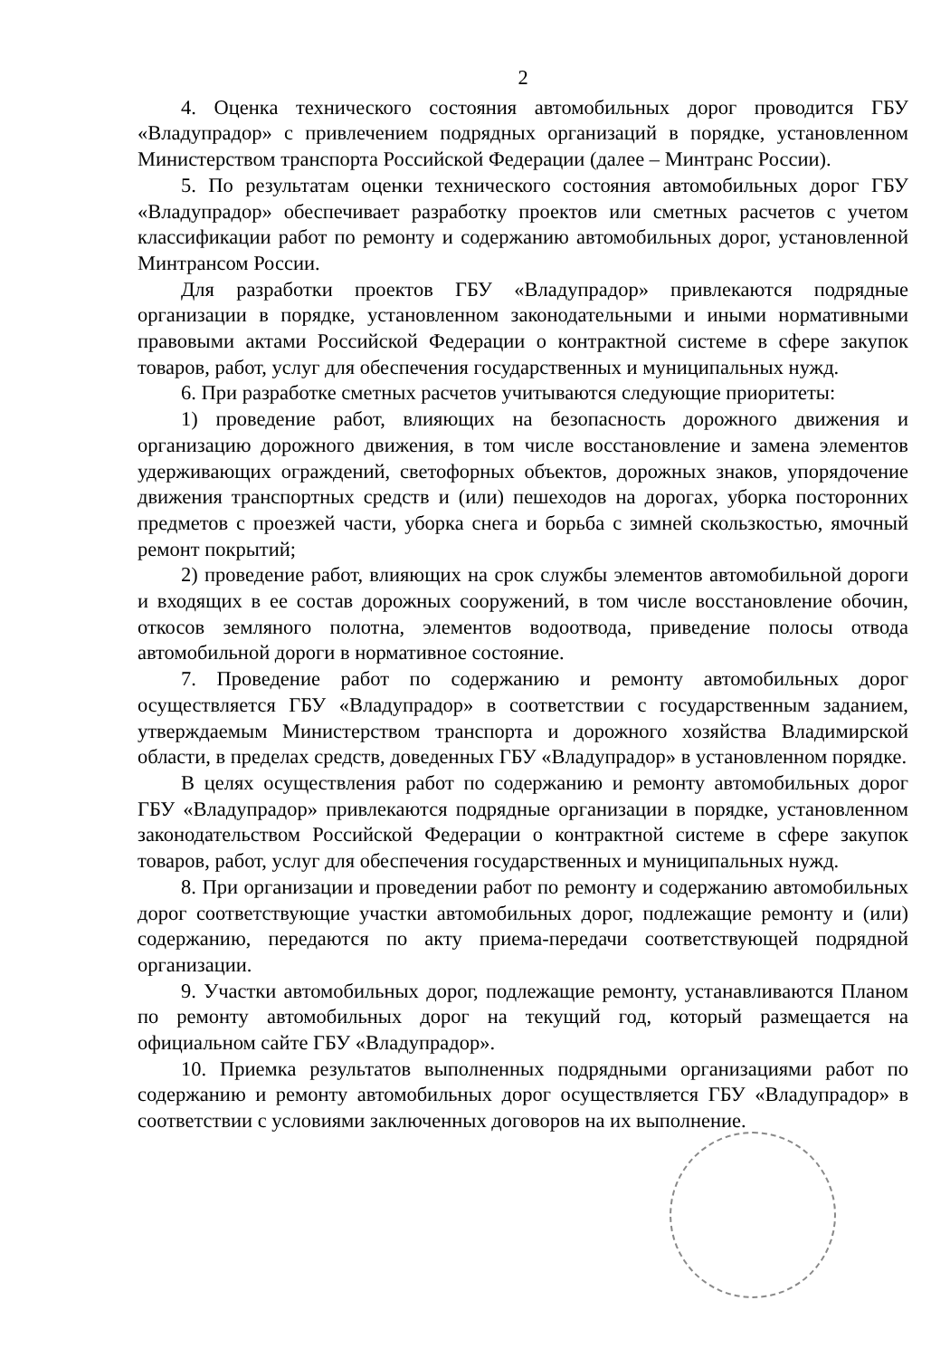2
4. Оценка технического состояния автомобильных дорог проводится ГБУ «Владупрадор» с привлечением подрядных организаций в порядке, установленном Министерством транспорта Российской Федерации (далее – Минтранс России).
5. По результатам оценки технического состояния автомобильных дорог ГБУ «Владупрадор» обеспечивает разработку проектов или сметных расчетов с учетом классификации работ по ремонту и содержанию автомобильных дорог, установленной Минтрансом России.
Для разработки проектов ГБУ «Владупрадор» привлекаются подрядные организации в порядке, установленном законодательными и иными нормативными правовыми актами Российской Федерации о контрактной системе в сфере закупок товаров, работ, услуг для обеспечения государственных и муниципальных нужд.
6. При разработке сметных расчетов учитываются следующие приоритеты:
1) проведение работ, влияющих на безопасность дорожного движения и организацию дорожного движения, в том числе восстановление и замена элементов удерживающих ограждений, светофорных объектов, дорожных знаков, упорядочение движения транспортных средств и (или) пешеходов на дорогах, уборка посторонних предметов с проезжей части, уборка снега и борьба с зимней скользкостью, ямочный ремонт покрытий;
2) проведение работ, влияющих на срок службы элементов автомобильной дороги и входящих в ее состав дорожных сооружений, в том числе восстановление обочин, откосов земляного полотна, элементов водоотвода, приведение полосы отвода автомобильной дороги в нормативное состояние.
7. Проведение работ по содержанию и ремонту автомобильных дорог осуществляется ГБУ «Владупрадор» в соответствии с государственным заданием, утверждаемым Министерством транспорта и дорожного хозяйства Владимирской области, в пределах средств, доведенных ГБУ «Владупрадор» в установленном порядке.
В целях осуществления работ по содержанию и ремонту автомобильных дорог ГБУ «Владупрадор» привлекаются подрядные организации в порядке, установленном законодательством Российской Федерации о контрактной системе в сфере закупок товаров, работ, услуг для обеспечения государственных и муниципальных нужд.
8. При организации и проведении работ по ремонту и содержанию автомобильных дорог соответствующие участки автомобильных дорог, подлежащие ремонту и (или) содержанию, передаются по акту приема-передачи соответствующей подрядной организации.
9. Участки автомобильных дорог, подлежащие ремонту, устанавливаются Планом по ремонту автомобильных дорог на текущий год, который размещается на официальном сайте ГБУ «Владупрадор».
10. Приемка результатов выполненных подрядными организациями работ по содержанию и ремонту автомобильных дорог осуществляется ГБУ «Владупрадор» в соответствии с условиями заключенных договоров на их выполнение.